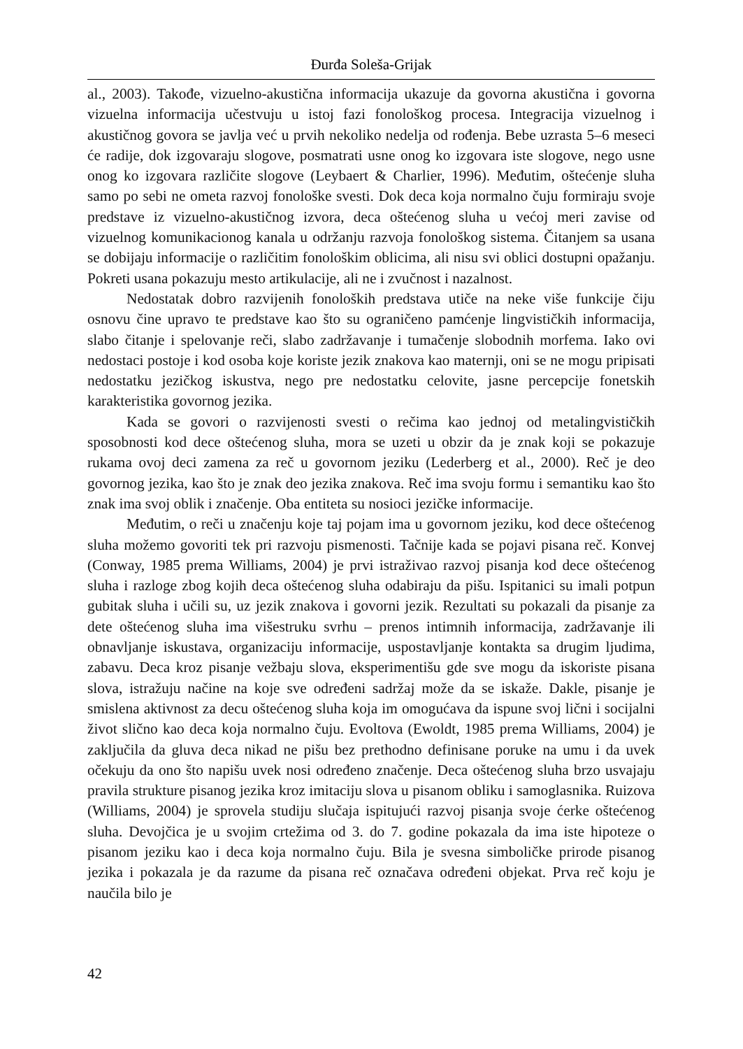Đurđa Soleša-Grijak
al., 2003). Takođe, vizuelno-akustična informacija ukazuje da govorna akustična i govorna vizuelna informacija učestvuju u istoj fazi fonološkog procesa. Integracija vizuelnog i akustičnog govora se javlja već u prvih nekoliko nedelja od rođenja. Bebe uzrasta 5–6 meseci će radije, dok izgovaraju slogove, posmatrati usne onog ko izgovara iste slogove, nego usne onog ko izgovara različite slogove (Leybaert & Charlier, 1996). Međutim, oštećenje sluha samo po sebi ne ometa razvoj fonološke svesti. Dok deca koja normalno čuju formiraju svoje predstave iz vizuelno-akustičnog izvora, deca oštećenog sluha u većoj meri zavise od vizuelnog komunikacionog kanala u održanju razvoja fonološkog sistema. Čitanjem sa usana se dobijaju informacije o različitim fonološkim oblicima, ali nisu svi oblici dostupni opažanju. Pokreti usana pokazuju mesto artikulacije, ali ne i zvučnost i nazalnost.
Nedostatak dobro razvijenih fonoloških predstava utiče na neke više funkcije čiju osnovu čine upravo te predstave kao što su ograničeno pamćenje lingvističkih informacija, slabo čitanje i spelovanje reči, slabo zadržavanje i tumačenje slobodnih morfema. Iako ovi nedostaci postoje i kod osoba koje koriste jezik znakova kao maternji, oni se ne mogu pripisati nedostatku jezičkog iskustva, nego pre nedostatku celovite, jasne percepcije fonetskih karakteristika govornog jezika.
Kada se govori o razvijenosti svesti o rečima kao jednoj od metalingvističkih sposobnosti kod dece oštećenog sluha, mora se uzeti u obzir da je znak koji se pokazuje rukama ovoj deci zamena za reč u govornom jeziku (Lederberg et al., 2000). Reč je deo govornog jezika, kao što je znak deo jezika znakova. Reč ima svoju formu i semantiku kao što znak ima svoj oblik i značenje. Oba entiteta su nosioci jezičke informacije.
Međutim, o reči u značenju koje taj pojam ima u govornom jeziku, kod dece oštećenog sluha možemo govoriti tek pri razvoju pismenosti. Tačnije kada se pojavi pisana reč. Konvej (Conway, 1985 prema Williams, 2004) je prvi istraživao razvoj pisanja kod dece oštećenog sluha i razloge zbog kojih deca oštećenog sluha odabiraju da pišu. Ispitanici su imali potpun gubitak sluha i učili su, uz jezik znakova i govorni jezik. Rezultati su pokazali da pisanje za dete oštećenog sluha ima višestruku svrhu – prenos intimnih informacija, zadržavanje ili obnavljanje iskustava, organizaciju informacije, uspostavljanje kontakta sa drugim ljudima, zabavu. Deca kroz pisanje vežbaju slova, eksperimentišu gde sve mogu da iskoriste pisana slova, istražuju načine na koje sve određeni sadržaj može da se iskaže. Dakle, pisanje je smislena aktivnost za decu oštećenog sluha koja im omogućava da ispune svoj lični i socijalni život slično kao deca koja normalno čuju. Evoltova (Ewoldt, 1985 prema Williams, 2004) je zaključila da gluva deca nikad ne pišu bez prethodno definisane poruke na umu i da uvek očekuju da ono što napišu uvek nosi određeno značenje. Deca oštećenog sluha brzo usvajaju pravila strukture pisanog jezika kroz imitaciju slova u pisanom obliku i samoglasnika. Ruizova (Williams, 2004) je sprovela studiju slučaja ispitujući razvoj pisanja svoje ćerke oštećenog sluha. Devojčica je u svojim crtežima od 3. do 7. godine pokazala da ima iste hipoteze o pisanom jeziku kao i deca koja normalno čuju. Bila je svesna simboličke prirode pisanog jezika i pokazala je da razume da pisana reč označava određeni objekat. Prva reč koju je naučila bilo je
42